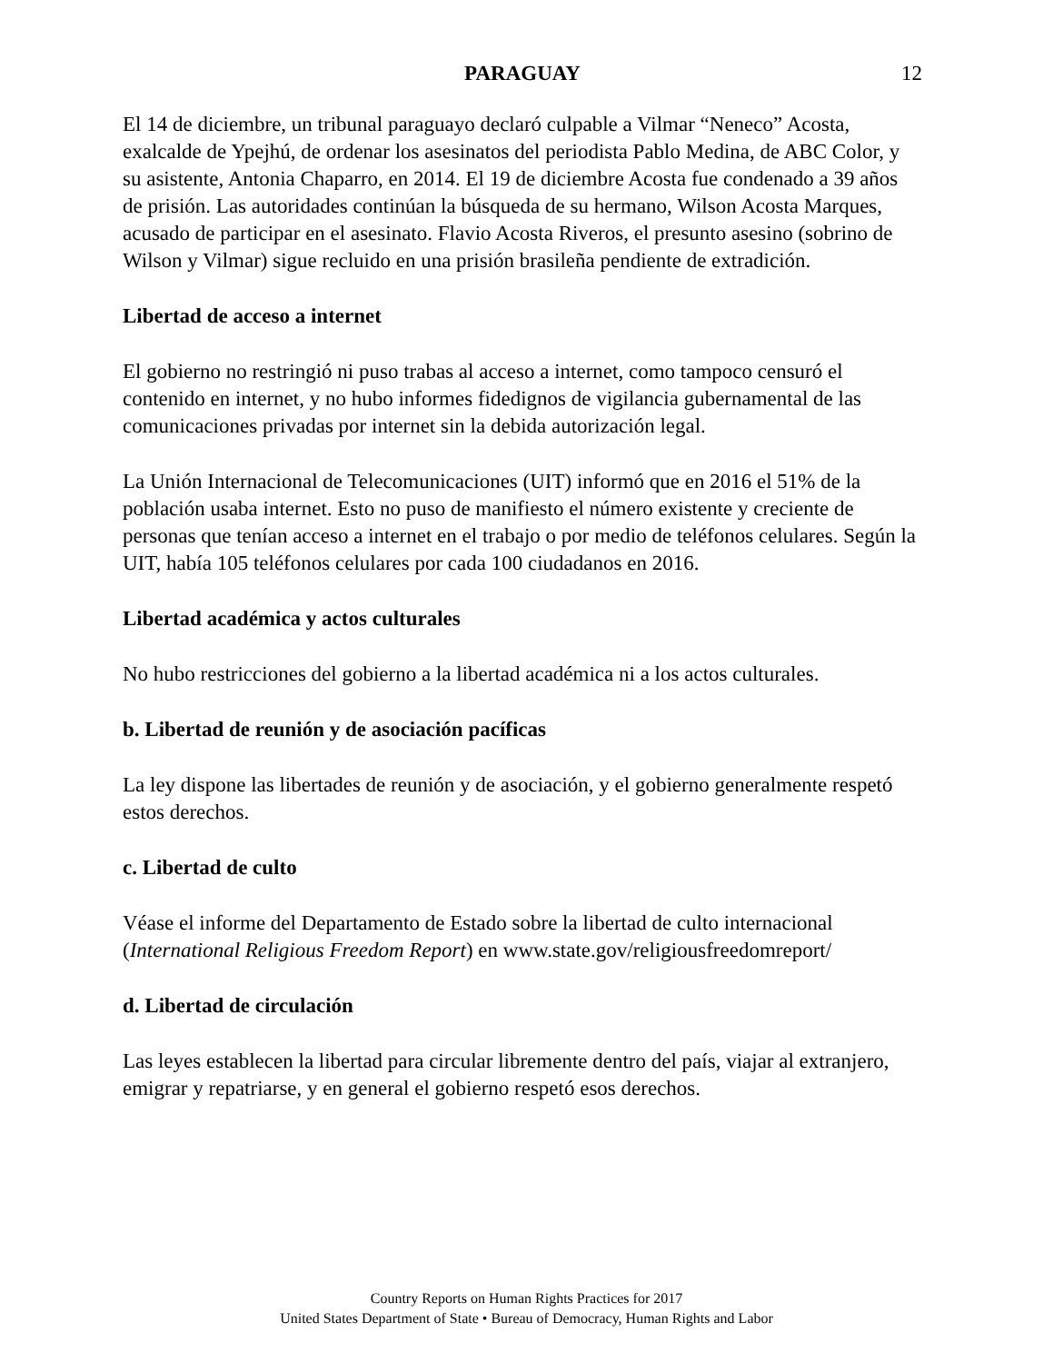PARAGUAY 12
El 14 de diciembre, un tribunal paraguayo declaró culpable a Vilmar “Neneco” Acosta, exalcalde de Ypejhú, de ordenar los asesinatos del periodista Pablo Medina, de ABC Color, y su asistente, Antonia Chaparro, en 2014. El 19 de diciembre Acosta fue condenado a 39 años de prisión. Las autoridades continúan la búsqueda de su hermano, Wilson Acosta Marques, acusado de participar en el asesinato. Flavio Acosta Riveros, el presunto asesino (sobrino de Wilson y Vilmar) sigue recluido en una prisión brasileña pendiente de extradición.
Libertad de acceso a internet
El gobierno no restringió ni puso trabas al acceso a internet, como tampoco censuró el contenido en internet, y no hubo informes fidedignos de vigilancia gubernamental de las comunicaciones privadas por internet sin la debida autorización legal.
La Unión Internacional de Telecomunicaciones (UIT) informó que en 2016 el 51% de la población usaba internet. Esto no puso de manifiesto el número existente y creciente de personas que tenían acceso a internet en el trabajo o por medio de teléfonos celulares. Según la UIT, había 105 teléfonos celulares por cada 100 ciudadanos en 2016.
Libertad académica y actos culturales
No hubo restricciones del gobierno a la libertad académica ni a los actos culturales.
b. Libertad de reunión y de asociación pacíficas
La ley dispone las libertades de reunión y de asociación, y el gobierno generalmente respetó estos derechos.
c. Libertad de culto
Véase el informe del Departamento de Estado sobre la libertad de culto internacional (International Religious Freedom Report) en www.state.gov/religiousfreedomreport/
d. Libertad de circulación
Las leyes establecen la libertad para circular libremente dentro del país, viajar al extranjero, emigrar y repatriarse, y en general el gobierno respetó esos derechos.
Country Reports on Human Rights Practices for 2017
United States Department of State • Bureau of Democracy, Human Rights and Labor